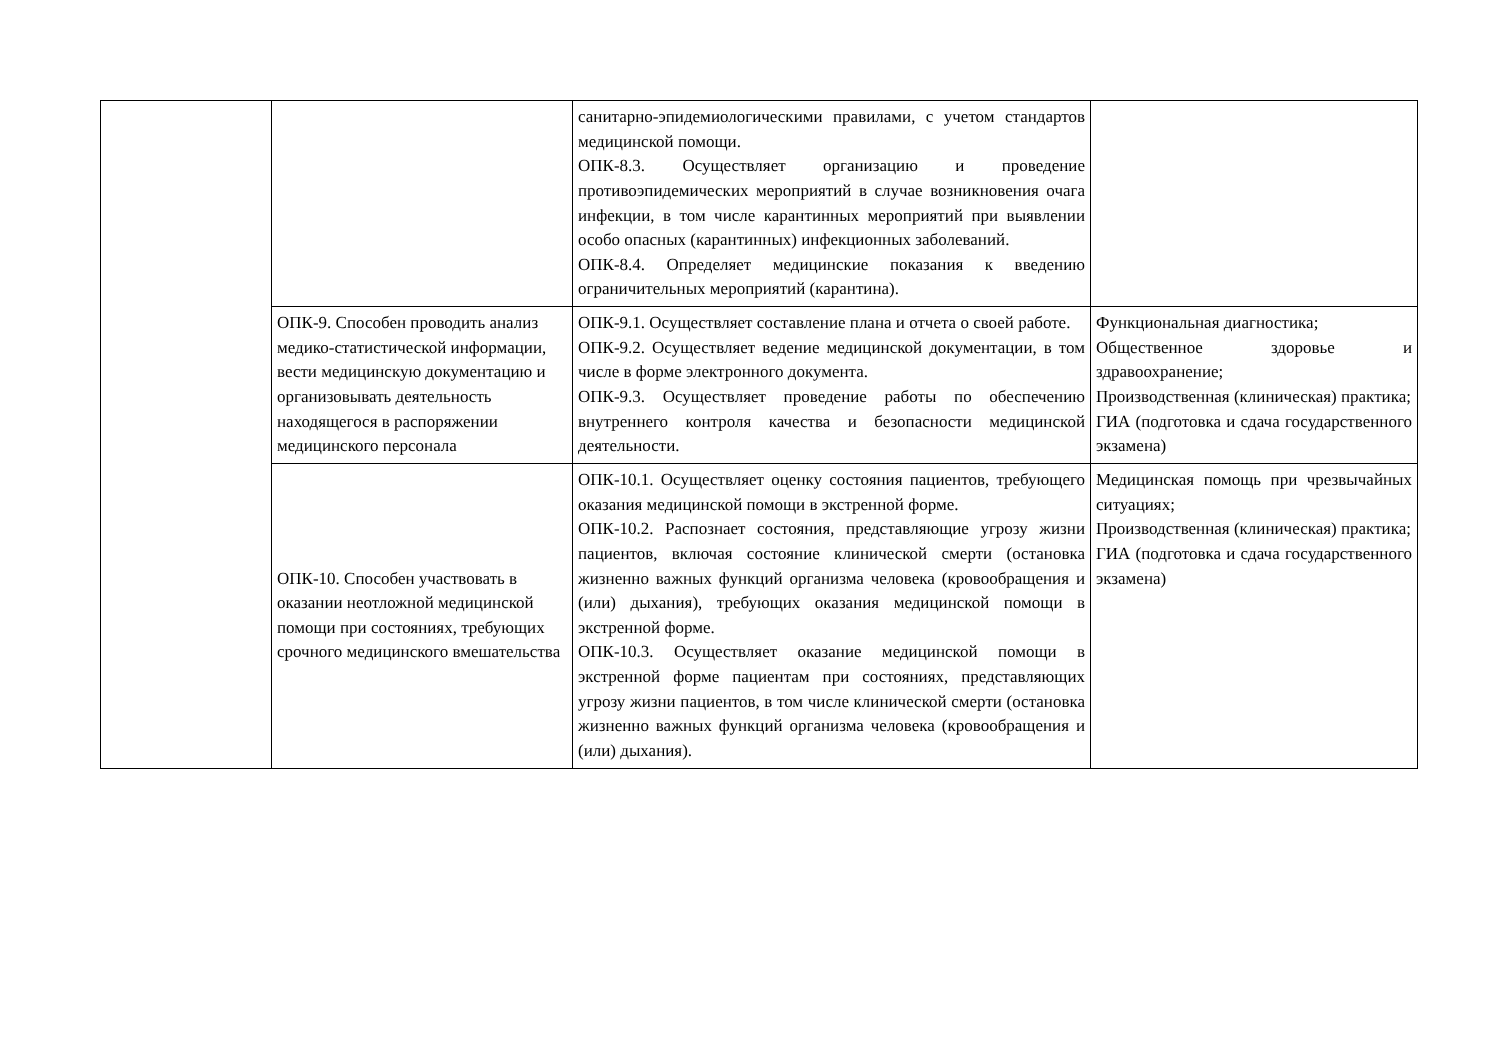| | | санитарно-эпидемиологическими правилами, с учетом стандартов медицинской помощи. ОПК-8.3. Осуществляет организацию и проведение противоэпидемических мероприятий в случае возникновения очага инфекции, в том числе карантинных мероприятий при выявлении особо опасных (карантинных) инфекционных заболеваний. ОПК-8.4. Определяет медицинские показания к введению ограничительных мероприятий (карантина). | |
| | ОПК-9. Способен проводить анализ медико-статистической информации, вести медицинскую документацию и организовывать деятельность находящегося в распоряжении медицинского персонала | ОПК-9.1. Осуществляет составление плана и отчета о своей работе. ОПК-9.2. Осуществляет ведение медицинской документации, в том числе в форме электронного документа. ОПК-9.3. Осуществляет проведение работы по обеспечению внутреннего контроля качества и безопасности медицинской деятельности. | Функциональная диагностика; Общественное здоровье и здравоохранение; Производственная (клиническая) практика; ГИА (подготовка и сдача государственного экзамена) |
| | ОПК-10. Способен участвовать в оказании неотложной медицинской помощи при состояниях, требующих срочного медицинского вмешательства | ОПК-10.1. Осуществляет оценку состояния пациентов, требующего оказания медицинской помощи в экстренной форме. ОПК-10.2. Распознает состояния, представляющие угрозу жизни пациентов, включая состояние клинической смерти (остановка жизненно важных функций организма человека (кровообращения и (или) дыхания), требующих оказания медицинской помощи в экстренной форме. ОПК-10.3. Осуществляет оказание медицинской помощи в экстренной форме пациентам при состояниях, представляющих угрозу жизни пациентов, в том числе клинической смерти (остановка жизненно важных функций организма человека (кровообращения и (или) дыхания). | Медицинская помощь при чрезвычайных ситуациях; Производственная (клиническая) практика; ГИА (подготовка и сдача государственного экзамена) |